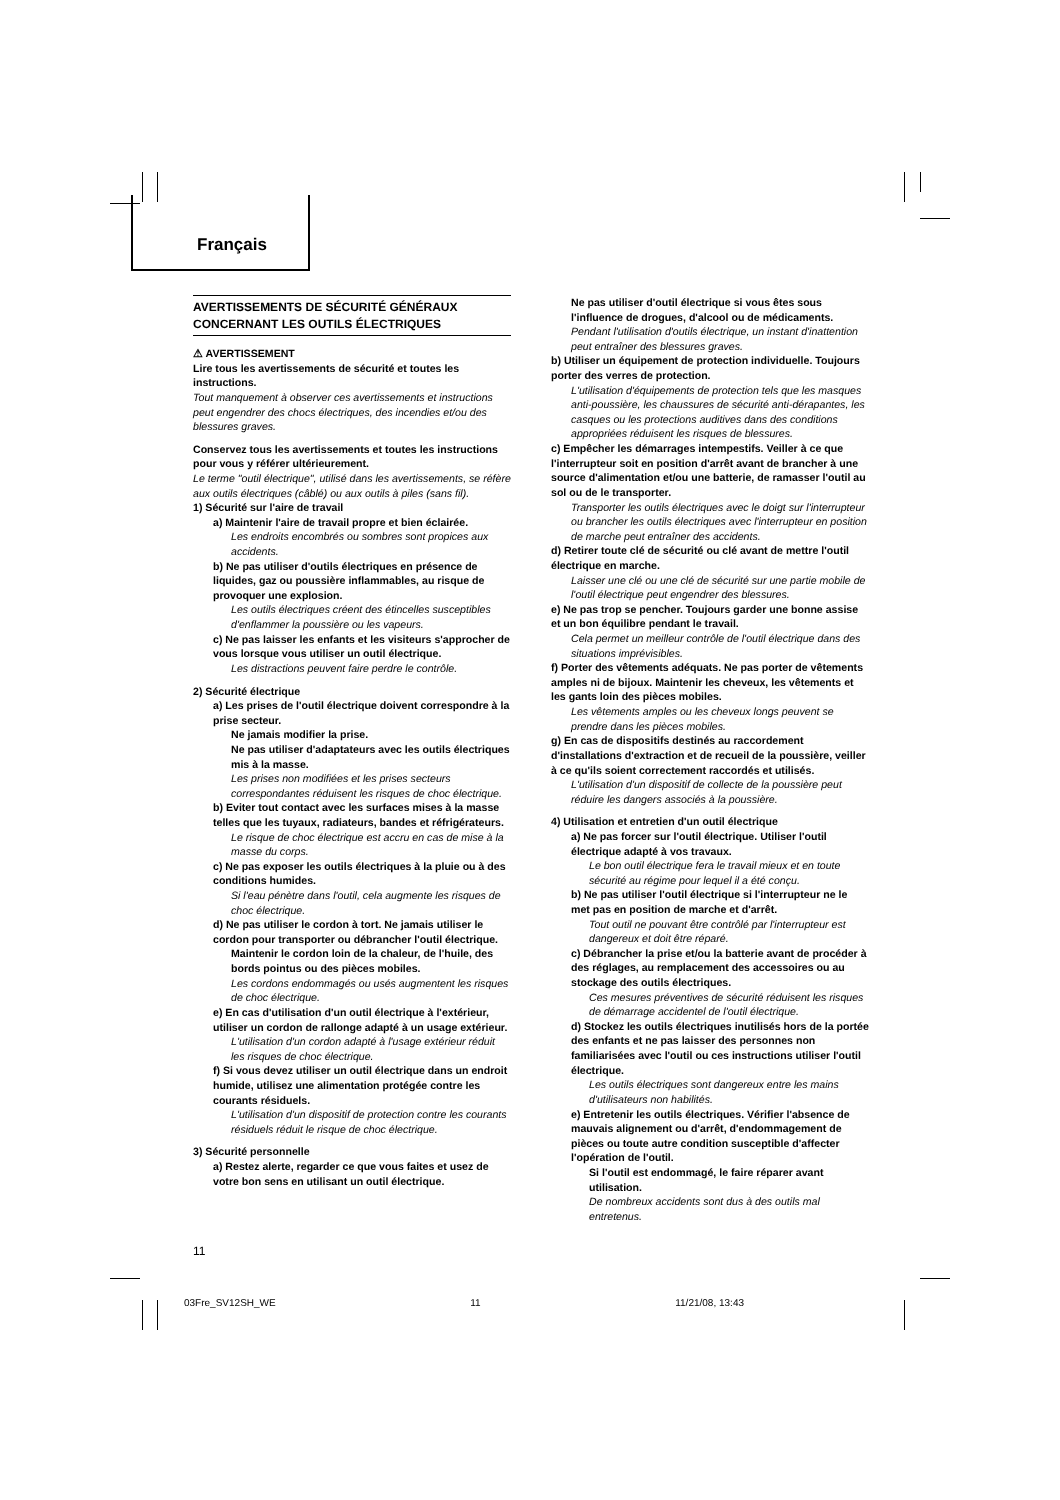Français
AVERTISSEMENTS DE SÉCURITÉ GÉNÉRAUX CONCERNANT LES OUTILS ÉLECTRIQUES
⚠ AVERTISSEMENT
Lire tous les avertissements de sécurité et toutes les instructions.
Tout manquement à observer ces avertissements et instructions peut engendrer des chocs électriques, des incendies et/ou des blessures graves.
Conservez tous les avertissements et toutes les instructions pour vous y référer ultérieurement.
Le terme "outil électrique", utilisé dans les avertissements, se réfère aux outils électriques (câblé) ou aux outils à piles (sans fil).
1) Sécurité sur l'aire de travail
a) Maintenir l'aire de travail propre et bien éclairée.
Les endroits encombrés ou sombres sont propices aux accidents.
b) Ne pas utiliser d'outils électriques en présence de liquides, gaz ou poussière inflammables, au risque de provoquer une explosion.
Les outils électriques créent des étincelles susceptibles d'enflammer la poussière ou les vapeurs.
c) Ne pas laisser les enfants et les visiteurs s'approcher de vous lorsque vous utiliser un outil électrique.
Les distractions peuvent faire perdre le contrôle.
2) Sécurité électrique
a) Les prises de l'outil électrique doivent correspondre à la prise secteur.
Ne jamais modifier la prise.
Ne pas utiliser d'adaptateurs avec les outils électriques mis à la masse.
Les prises non modifiées et les prises secteurs correspondantes réduisent les risques de choc électrique.
b) Eviter tout contact avec les surfaces mises à la masse telles que les tuyaux, radiateurs, bandes et réfrigérateurs.
Le risque de choc électrique est accru en cas de mise à la masse du corps.
c) Ne pas exposer les outils électriques à la pluie ou à des conditions humides.
Si l'eau pénètre dans l'outil, cela augmente les risques de choc électrique.
d) Ne pas utiliser le cordon à tort. Ne jamais utiliser le cordon pour transporter ou débrancher l'outil électrique.
Maintenir le cordon loin de la chaleur, de l'huile, des bords pointus ou des pièces mobiles.
Les cordons endommagés ou usés augmentent les risques de choc électrique.
e) En cas d'utilisation d'un outil électrique à l'extérieur, utiliser un cordon de rallonge adapté à un usage extérieur.
L'utilisation d'un cordon adapté à l'usage extérieur réduit les risques de choc électrique.
f) Si vous devez utiliser un outil électrique dans un endroit humide, utilisez une alimentation protégée contre les courants résiduels.
L'utilisation d'un dispositif de protection contre les courants résiduels réduit le risque de choc électrique.
3) Sécurité personnelle
a) Restez alerte, regarder ce que vous faites et usez de votre bon sens en utilisant un outil électrique.
Ne pas utiliser d'outil électrique si vous êtes sous l'influence de drogues, d'alcool ou de médicaments.
Pendant l'utilisation d'outils électrique, un instant d'inattention peut entraîner des blessures graves.
b) Utiliser un équipement de protection individuelle. Toujours porter des verres de protection.
L'utilisation d'équipements de protection tels que les masques anti-poussière, les chaussures de sécurité anti-dérapantes, les casques ou les protections auditives dans des conditions appropriées réduisent les risques de blessures.
c) Empêcher les démarrages intempestifs. Veiller à ce que l'interrupteur soit en position d'arrêt avant de brancher à une source d'alimentation et/ou une batterie, de ramasser l'outil au sol ou de le transporter.
Transporter les outils électriques avec le doigt sur l'interrupteur ou brancher les outils électriques avec l'interrupteur en position de marche peut entraîner des accidents.
d) Retirer toute clé de sécurité ou clé avant de mettre l'outil électrique en marche.
Laisser une clé ou une clé de sécurité sur une partie mobile de l'outil électrique peut engendrer des blessures.
e) Ne pas trop se pencher. Toujours garder une bonne assise et un bon équilibre pendant le travail.
Cela permet un meilleur contrôle de l'outil électrique dans des situations imprévisibles.
f) Porter des vêtements adéquats. Ne pas porter de vêtements amples ni de bijoux. Maintenir les cheveux, les vêtements et les gants loin des pièces mobiles.
Les vêtements amples ou les cheveux longs peuvent se prendre dans les pièces mobiles.
g) En cas de dispositifs destinés au raccordement d'installations d'extraction et de recueil de la poussière, veiller à ce qu'ils soient correctement raccordés et utilisés.
L'utilisation d'un dispositif de collecte de la poussière peut réduire les dangers associés à la poussière.
4) Utilisation et entretien d'un outil électrique
a) Ne pas forcer sur l'outil électrique. Utiliser l'outil électrique adapté à vos travaux.
Le bon outil électrique fera le travail mieux et en toute sécurité au régime pour lequel il a été conçu.
b) Ne pas utiliser l'outil électrique si l'interrupteur ne le met pas en position de marche et d'arrêt.
Tout outil ne pouvant être contrôlé par l'interrupteur est dangereux et doit être réparé.
c) Débrancher la prise et/ou la batterie avant de procéder à des réglages, au remplacement des accessoires ou au stockage des outils électriques.
Ces mesures préventives de sécurité réduisent les risques de démarrage accidentel de l'outil électrique.
d) Stockez les outils électriques inutilisés hors de la portée des enfants et ne pas laisser des personnes non familiarisées avec l'outil ou ces instructions utiliser l'outil électrique.
Les outils électriques sont dangereux entre les mains d'utilisateurs non habilités.
e) Entretenir les outils électriques. Vérifier l'absence de mauvais alignement ou d'arrêt, d'endommagement de pièces ou toute autre condition susceptible d'affecter l'opération de l'outil.
Si l'outil est endommagé, le faire réparer avant utilisation.
De nombreux accidents sont dus à des outils mal entretenus.
11
03Fre_SV12SH_WE 11 11/21/08, 13:43